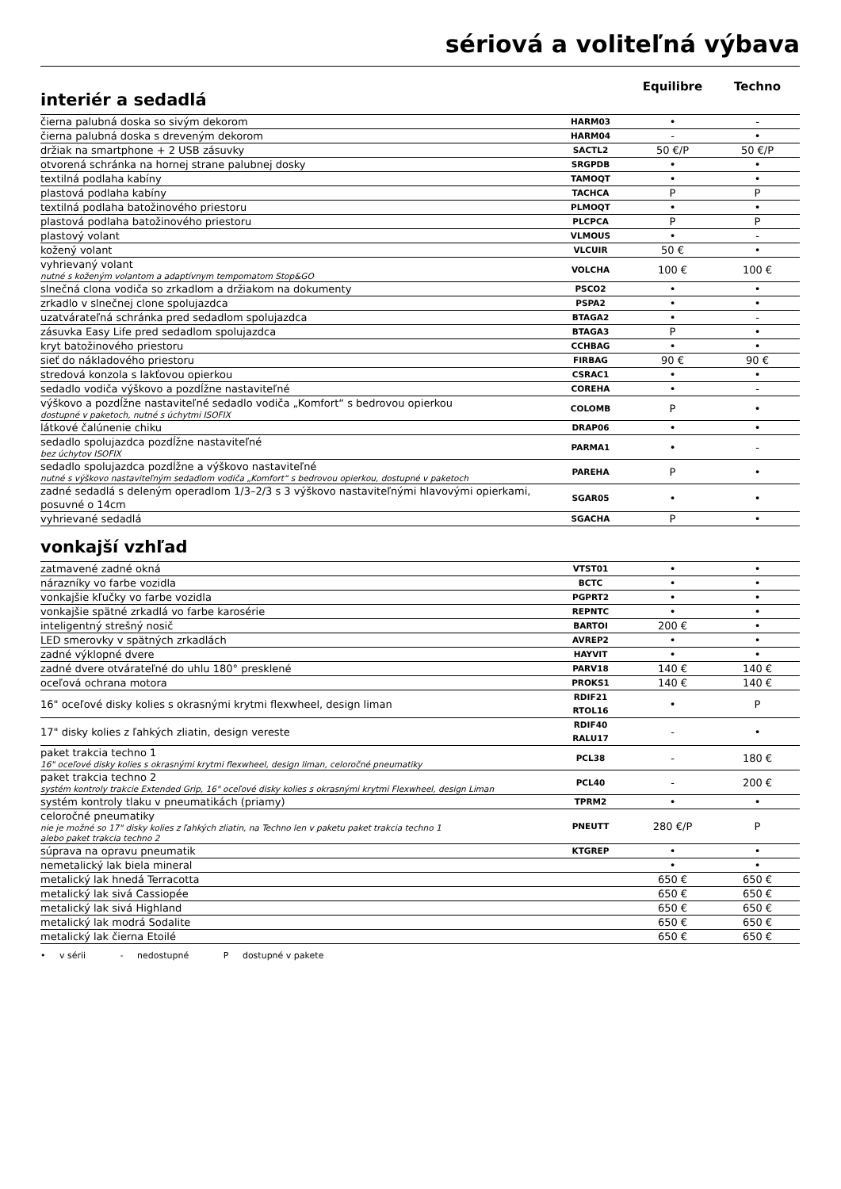sériová a voliteľná výbava
interiér a sedadlá
Equilibre Techno
| čierna palubná doska so sivým dekorom | HARM03 | • | - |
| čierna palubná doska s dreveným dekorom | HARM04 | - | • |
| držiak na smartphone + 2 USB zásuvky | SACTL2 | 50 €/P | 50 €/P |
| otvorená schránka na hornej strane palubnej dosky | SRGPDB | • | • |
| textilná podlaha kabíny | TAMOQT | • | • |
| plastová podlaha kabíny | TACHCA | P | P |
| textilná podlaha batožinového priestoru | PLMOQT | • | • |
| plastová podlaha batožinového priestoru | PLCPCA | P | P |
| plastový volant | VLMOUS | • | - |
| kožený volant | VLCUIR | 50 € | • |
| vyhrievaný volant nutné s koženým volantom a adaptívnym tempomatom Stop&GO | VOLCHA | 100 € | 100 € |
| slnečná clona vodiča so zrkadlom a držiakom na dokumenty | PSCO2 | • | • |
| zrkadlo v slnečnej clone spolujazdca | PSPA2 | • | • |
| uzatvárateľná schránka pred sedadlom spolujazdca | BTAGA2 | • | - |
| zásuvka Easy Life pred sedadlom spolujazdca | BTAGA3 | P | • |
| kryt batožinového priestoru | CCHBAG | • | • |
| sieť do nákladového priestoru | FIRBAG | 90 € | 90 € |
| stredová konzola s lakťovou opierkou | CSRAC1 | • | • |
| sedadlo vodiča výškovo a pozdĺžne nastaviteľné | COREHA | • | - |
| výškovo a pozdĺžne nastaviteľné sedadlo vodiča „Komfort“ s bedrovou opierkou dostupné v paketoch, nutné s úchytmi ISOFIX | COLOMB | P | • |
| látkové čalúnenie chiku | DRAP06 | • | • |
| sedadlo spolujazdca pozdĺžne nastaviteľné bez úchytov ISOFIX | PARMA1 | • | - |
| sedadlo spolujazdca pozdĺžne a výškovo nastaviteľné nutné s výškovo nastaviteľným sedadlom vodiča „Komfort“ s bedrovou opierkou, dostupné v paketoch | PAREHA | P | • |
| zadné sedadlá s deleným operadlom 1/3–2/3 s 3 výškovo nastaviteľnými hlavovými opierkami, posuvné o 14cm | SGAR05 | • | • |
| vyhrievané sedadlá | SGACHA | P | • |
vonkajší vzhľad
| zatmavené zadné okná | VTST01 | • | • |
| nárazníky vo farbe vozidla | BCTC | • | • |
| vonkajšie kľučky vo farbe vozidla | PGPRT2 | • | • |
| vonkajšie spätné zrkadlá vo farbe karosérie | REPNTC | • | • |
| inteligentný strešný nosič | BARTOI | 200 € | • |
| LED smerovky v spätných zrkadlách | AVREP2 | • | • |
| zadné výklopné dvere | HAYVIT | • | • |
| zadné dvere otvárateľné do uhlu 180° presklené | PARV18 | 140 € | 140 € |
| oceľová ochrana motora | PROKS1 | 140 € | 140 € |
| 16" oceľové disky kolies s okrasnými krytmi flexwheel, design liman | RDIF21 RTOL16 | • | P |
| 17" disky kolies z ľahkých zliatin, design vereste | RDIF40 RALU17 | - | • |
| paket trakcia techno 1 16" oceľové disky kolies s okrasnými krytmi flexwheel, design liman, celoročné pneumatiky | PCL38 | - | 180 € |
| paket trakcia techno 2 systém kontroly trakcie Extended Grip, 16" oceľové disky kolies s okrasnými krytmi Flexwheel, design Liman | PCL40 | - | 200 € |
| systém kontroly tlaku v pneumatikách (priamy) | TPRM2 | • | • |
| celoročné pneumatiky nie je možné so 17" disky kolies z ľahkých zliatin, na Techno len v paketu paket trakcia techno 1 alebo paket trakcia techno 2 | PNEUTT | 280 €/P | P |
| súprava na opravu pneumatik | KTGREP | • | • |
| nemetalický lak biela mineral | | • | • |
| metalický lak hnedá Terracotta | | 650 € | 650 € |
| metalický lak sivá Cassiopée | | 650 € | 650 € |
| metalický lak sivá Highland | | 650 € | 650 € |
| metalický lak modrá Sodalite | | 650 € | 650 € |
| metalický lak čierna Etoilé | | 650 € | 650 € |
• v sérii - nedostupné P dostupné v pakete